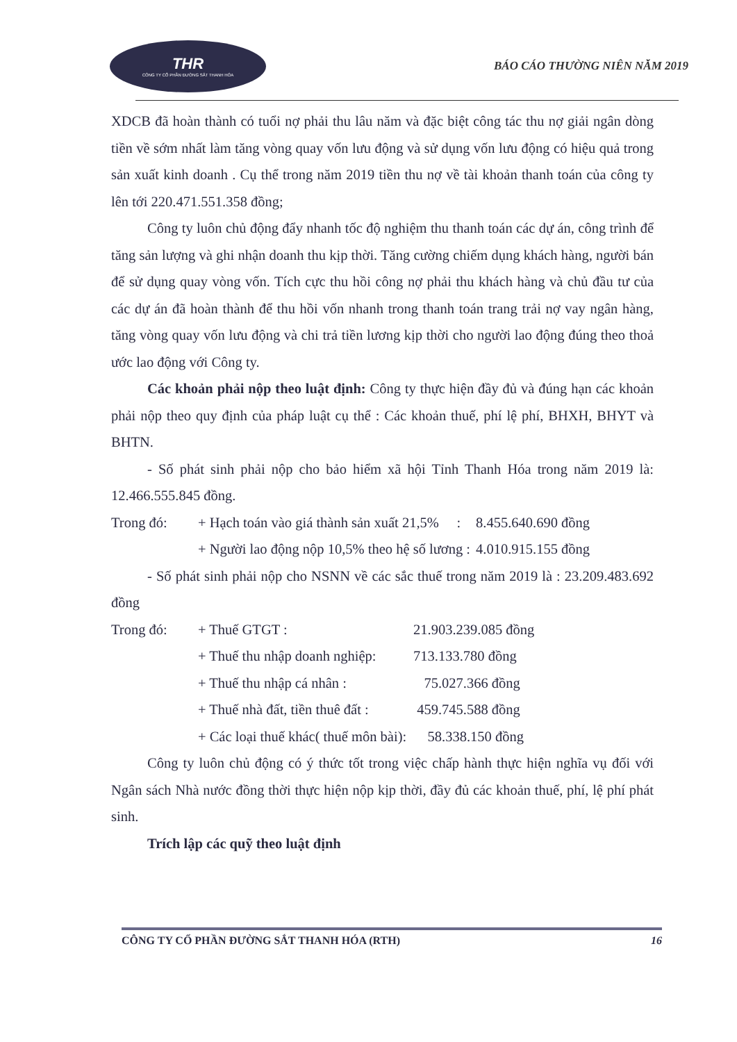THR
CÔNG TY CỔ PHẦN ĐƯỜNG SẮT THANH HÓA
BÁO CÁO THƯỜNG NIÊN NĂM 2019
XDCB đã hoàn thành có tuổi nợ phải thu lâu năm và đặc biệt công tác thu nợ giải ngân dòng tiền về sớm nhất làm tăng vòng quay vốn lưu động và sử dụng vốn lưu động có hiệu quả trong sản xuất kinh doanh . Cụ thể trong năm 2019 tiền thu nợ về tài khoản thanh toán của công ty lên tới 220.471.551.358 đồng;
Công ty luôn chủ động đẩy nhanh tốc độ nghiệm thu thanh toán các dự án, công trình để tăng sản lượng và ghi nhận doanh thu kịp thời. Tăng cường chiếm dụng khách hàng, người bán để sử dụng quay vòng vốn. Tích cực thu hồi công nợ phải thu khách hàng và chủ đầu tư của các dự án đã hoàn thành để thu hồi vốn nhanh trong thanh toán trang trải nợ vay ngân hàng, tăng vòng quay vốn lưu động và chi trả tiền lương kịp thời cho người lao động đúng theo thoả ước lao động với Công ty.
Các khoản phải nộp theo luật định: Công ty thực hiện đầy đủ và đúng hạn các khoản phải nộp theo quy định của pháp luật cụ thể : Các khoản thuế, phí lệ phí, BHXH, BHYT và BHTN.
- Số phát sinh phải nộp cho bảo hiểm xã hội Tỉnh Thanh Hóa trong năm 2019 là: 12.466.555.845 đồng.
Trong đó: + Hạch toán vào giá thành sản xuất 21,5% : 8.455.640.690 đồng
+ Người lao động nộp 10,5% theo hệ số lương : 4.010.915.155 đồng
- Số phát sinh phải nộp cho NSNN về các sắc thuế trong năm 2019 là : 23.209.483.692 đồng
Trong đó: + Thuế GTGT : 21.903.239.085 đồng
+ Thuế thu nhập doanh nghiệp: 713.133.780 đồng
+ Thuế thu nhập cá nhân : 75.027.366 đồng
+ Thuế nhà đất, tiền thuê đất : 459.745.588 đồng
+ Các loại thuế khác( thuế môn bài): 58.338.150 đồng
Công ty luôn chủ động có ý thức tốt trong việc chấp hành thực hiện nghĩa vụ đối với Ngân sách Nhà nước đồng thời thực hiện nộp kịp thời, đầy đủ các khoản thuế, phí, lệ phí phát sinh.
Trích lập các quỹ theo luật định
CÔNG TY CỔ PHẦN ĐƯỜNG SẮT THANH HÓA (RTH) 16